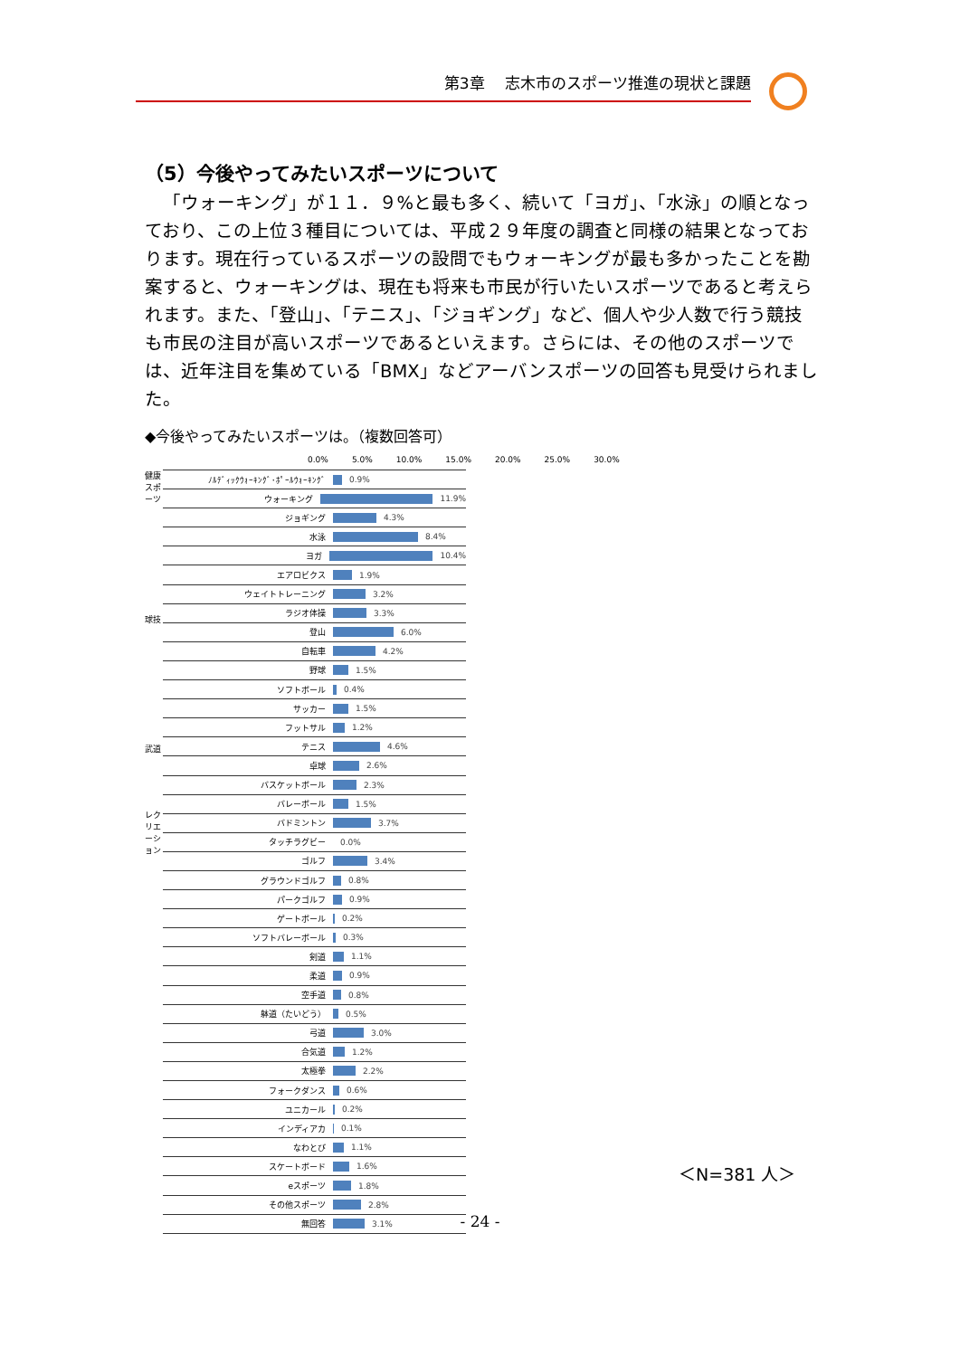第3章　 志木市のスポーツ推進の現状と課題
（5）今後やってみたいスポーツについて
「ウォーキング」が１１．９%と最も多く、続いて「ヨガ」、「水泳」の順となっており、この上位３種目については、平成２９年度の調査と同様の結果となっております。現在行っているスポーツの設問でもウォーキングが最も多かったことを勘案すると、ウォーキングは、現在も将来も市民が行いたいスポーツであると考えられます。また、「登山」、「テニス」、「ジョギング」など、個人や少人数で行う競技も市民の注目が高いスポーツであるといえます。さらには、その他のスポーツでは、近年注目を集めている「BMX」などアーバンスポーツの回答も見受けられました。
◆今後やってみたいスポーツは。（複数回答可）
0.0% 5.0% 10.0% 15.0% 20.0% 25.0% 30.0%
健康スポーツ
球技
武道
レクリエーション
ﾉﾙﾃﾞｨｯｸｳｫｰｷﾝｸﾞ･ﾎﾟｰﾙｳｫｰｷﾝｸﾞ 0.9%
ウォーキング 11.9%
ジョギング 4.3%
水泳 8.4%
ヨガ 10.4%
エアロビクス 1.9%
ウェイトトレーニング 3.2%
ラジオ体操 3.3%
登山 6.0%
自転車 4.2%
野球 1.5%
ソフトボール 0.4%
サッカー 1.5%
フットサル 1.2%
テニス 4.6%
卓球 2.6%
バスケットボール 2.3%
バレーボール 1.5%
バドミントン 3.7%
タッチラグビー 0.0%
ゴルフ 3.4%
グラウンドゴルフ 0.8%
パークゴルフ 0.9%
ゲートボール 0.2%
ソフトバレーボール 0.3%
剣道 1.1%
柔道 0.9%
空手道 0.8%
躰道（たいどう） 0.5%
弓道 3.0%
合気道 1.2%
太極拳 2.2%
フォークダンス 0.6%
ユニカール 0.2%
インディアカ 0.1%
なわとび 1.1%
スケートボード 1.6%
eスポーツ 1.8%
その他スポーツ 2.8%
無回答 3.1%
＜N=381 人＞
- 24 -